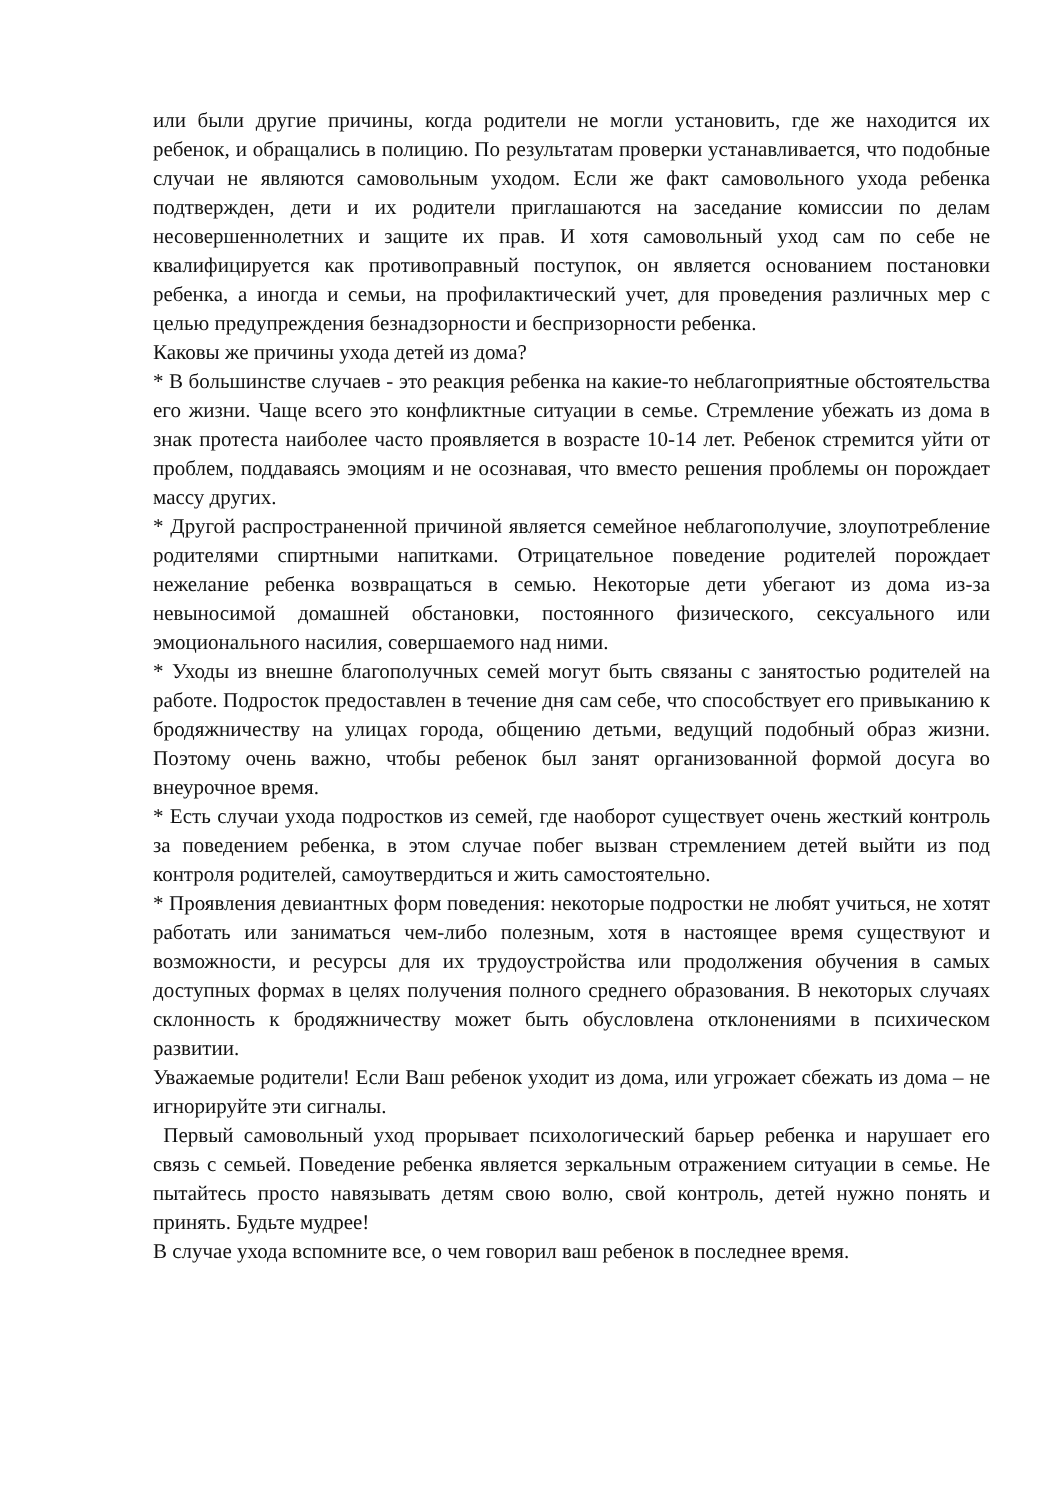или были другие причины, когда родители не могли установить, где же находится их ребенок, и обращались в полицию. По результатам проверки устанавливается, что подобные случаи не являются самовольным уходом. Если же факт самовольного ухода ребенка подтвержден, дети и их родители приглашаются на заседание комиссии по делам несовершеннолетних и защите их прав. И хотя самовольный уход сам по себе не квалифицируется как противоправный поступок, он является основанием постановки ребенка, а иногда и семьи, на профилактический учет, для проведения различных мер с целью предупреждения безнадзорности и беспризорности ребенка.
Каковы же причины ухода детей из дома?
* В большинстве случаев - это реакция ребенка на какие-то неблагоприятные обстоятельства его жизни. Чаще всего это конфликтные ситуации в семье. Стремление убежать из дома в знак протеста наиболее часто проявляется в возрасте 10-14 лет. Ребенок стремится уйти от проблем, поддаваясь эмоциям и не осознавая, что вместо решения проблемы он порождает массу других.
* Другой распространенной причиной является семейное неблагополучие, злоупотребление родителями спиртными напитками. Отрицательное поведение родителей порождает нежелание ребенка возвращаться в семью. Некоторые дети убегают из дома из-за невыносимой домашней обстановки, постоянного физического, сексуального или эмоционального насилия, совершаемого над ними.
* Уходы из внешне благополучных семей могут быть связаны с занятостью родителей на работе. Подросток предоставлен в течение дня сам себе, что способствует его привыканию к бродяжничеству на улицах города, общению детьми, ведущий подобный образ жизни. Поэтому очень важно, чтобы ребенок был занят организованной формой досуга во внеурочное время.
* Есть случаи ухода подростков из семей, где наоборот существует очень жесткий контроль за поведением ребенка, в этом случае побег вызван стремлением детей выйти из под контроля родителей, самоутвердиться и жить самостоятельно.
* Проявления девиантных форм поведения: некоторые подростки не любят учиться, не хотят работать или заниматься чем-либо полезным, хотя в настоящее время существуют и возможности, и ресурсы для их трудоустройства или продолжения обучения в самых доступных формах в целях получения полного среднего образования. В некоторых случаях склонность к бродяжничеству может быть обусловлена отклонениями в психическом развитии.
Уважаемые родители! Если Ваш ребенок уходит из дома, или угрожает сбежать из дома – не игнорируйте эти сигналы.
Первый самовольный уход прорывает психологический барьер ребенка и нарушает его связь с семьей. Поведение ребенка является зеркальным отражением ситуации в семье. Не пытайтесь просто навязывать детям свою волю, свой контроль, детей нужно понять и принять. Будьте мудрее!
В случае ухода вспомните все, о чем говорил ваш ребенок в последнее время.